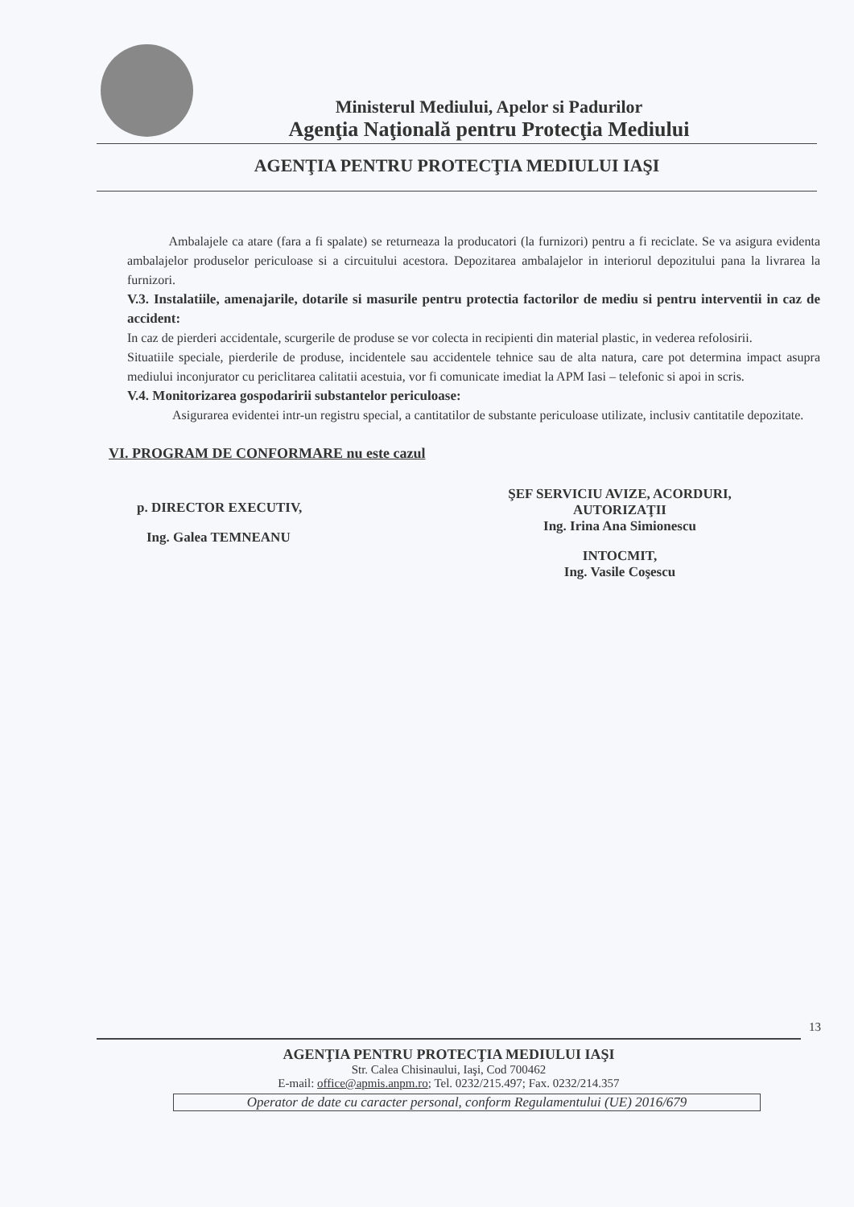Ministerul Mediului, Apelor si Padurilor
Agenţia Naţională pentru Protecţia Mediului
AGENŢIA PENTRU PROTECŢIA MEDIULUI IAŞI
Ambalajele ca atare (fara a fi spalate) se returneaza la producatori (la furnizori) pentru a fi reciclate. Se va asigura evidenta ambalajelor produselor periculoase si a circuitului acestora. Depozitarea ambalajelor in interiorul depozitului pana la livrarea la furnizori.
V.3. Instalatiile, amenajarile, dotarile si masurile pentru protectia factorilor de mediu si pentru interventii in caz de accident:
In caz de pierderi accidentale, scurgerile de produse se vor colecta in recipienti din material plastic, in vederea refolosirii.
Situatiile speciale, pierderile de produse, incidentele sau accidentele tehnice sau de alta natura, care pot determina impact asupra mediului inconjurator cu periclitarea calitatii acestuia, vor fi comunicate imediat la APM Iasi – telefonic si apoi in scris.
V.4. Monitorizarea gospodaririi substantelor periculoase:
Asigurarea evidentei intr-un registru special, a cantitatilor de substante periculoase utilizate, inclusiv cantitatile depozitate.
VI. PROGRAM DE CONFORMARE nu este cazul
p. DIRECTOR EXECUTIV,
Ing. Galea TEMNEANU
ŞEF SERVICIU AVIZE, ACORDURI,
AUTORIZAŢII
Ing. Irina Ana Simionescu
INTOCMIT,
Ing. Vasile Coşescu
13
AGENŢIA PENTRU PROTECŢIA MEDIULUI IAŞI
Str. Calea Chisinaului, Iaşi, Cod 700462
E-mail: office@apmis.anpm.ro; Tel. 0232/215.497; Fax. 0232/214.357
Operator de date cu caracter personal, conform Regulamentului (UE) 2016/679